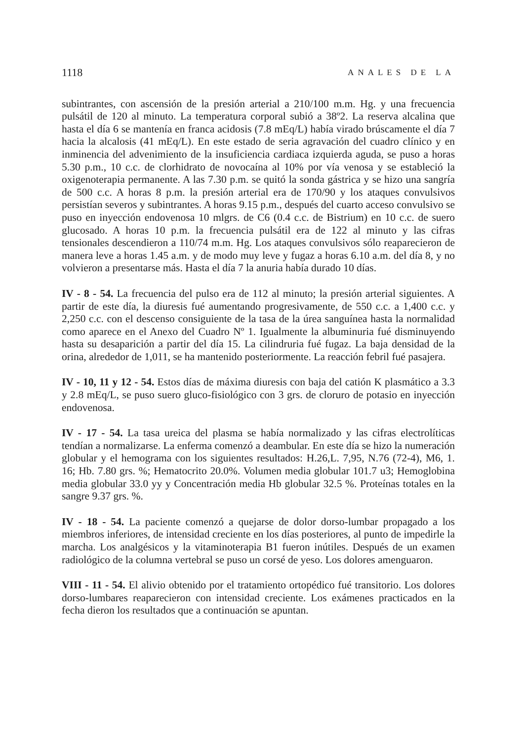1118 ANALES DE LA
subintrantes, con ascensión de la presión arterial a 210/100 m.m. Hg. y una frecuencia pulsátil de 120 al minuto. La temperatura corporal subió a 38º2. La reserva alcalina que hasta el día 6 se mantenía en franca acidosis (7.8 mEq/L) había virado brúscamente el día 7 hacia la alcalosis (41 mEq/L). En este estado de seria agravación del cuadro clínico y en inminencia del advenimiento de la insuficiencia cardiaca izquierda aguda, se puso a horas 5.30 p.m., 10 c.c. de clorhidrato de novocaína al 10% por vía venosa y se estableció la oxigenoterapia permanente. A las 7.30 p.m. se quitó la sonda gástrica y se hizo una sangría de 500 c.c. A horas 8 p.m. la presión arterial era de 170/90 y los ataques convulsivos persistían severos y subintrantes. A horas 9.15 p.m., después del cuarto acceso convulsivo se puso en inyección endovenosa 10 mlgrs. de C6 (0.4 c.c. de Bistrium) en 10 c.c. de suero glucosado. A horas 10 p.m. la frecuencia pulsátil era de 122 al minuto y las cifras tensionales descendieron a 110/74 m.m. Hg. Los ataques convulsivos sólo reaparecieron de manera leve a horas 1.45 a.m. y de modo muy leve y fugaz a horas 6.10 a.m. del día 8, y no volvieron a presentarse más. Hasta el día 7 la anuria había durado 10 días.
IV - 8 - 54. La frecuencia del pulso era de 112 al minuto; la presión arterial siguientes. A partir de este día, la diuresis fué aumentando progresivamente, de 550 c.c. a 1,400 c.c. y 2,250 c.c. con el descenso consiguiente de la tasa de la úrea sanguínea hasta la normalidad como aparece en el Anexo del Cuadro Nº 1. Igualmente la albuminuria fué disminuyendo hasta su desaparición a partir del día 15. La cilindruria fué fugaz. La baja densidad de la orina, alrededor de 1,011, se ha mantenido posteriormente. La reacción febril fué pasajera.
IV - 10, 11 y 12 - 54. Estos días de máxima diuresis con baja del catión K plasmático a 3.3 y 2.8 mEq/L, se puso suero gluco-fisiológico con 3 grs. de cloruro de potasio en inyección endovenosa.
IV - 17 - 54. La tasa ureica del plasma se había normalizado y las cifras electrolíticas tendían a normalizarse. La enferma comenzó a deambular. En este día se hizo la numeración globular y el hemograma con los siguientes resultados: H.26,L. 7,95, N.76 (72-4), M6, 1. 16; Hb. 7.80 grs. %; Hematocrito 20.0%. Volumen media globular 101.7 u3; Hemoglobina media globular 33.0 yy y Concentración media Hb globular 32.5 %. Proteínas totales en la sangre 9.37 grs. %.
IV - 18 - 54. La paciente comenzó a quejarse de dolor dorso-lumbar propagado a los miembros inferiores, de intensidad creciente en los días posteriores, al punto de impedirle la marcha. Los analgésicos y la vitaminoterapia B1 fueron inútiles. Después de un examen radiológico de la columna vertebral se puso un corsé de yeso. Los dolores amenguaron.
VIII - 11 - 54. El alivio obtenido por el tratamiento ortopédico fué transitorio. Los dolores dorso-lumbares reaparecieron con intensidad creciente. Los exámenes practicados en la fecha dieron los resultados que a continuación se apuntan.